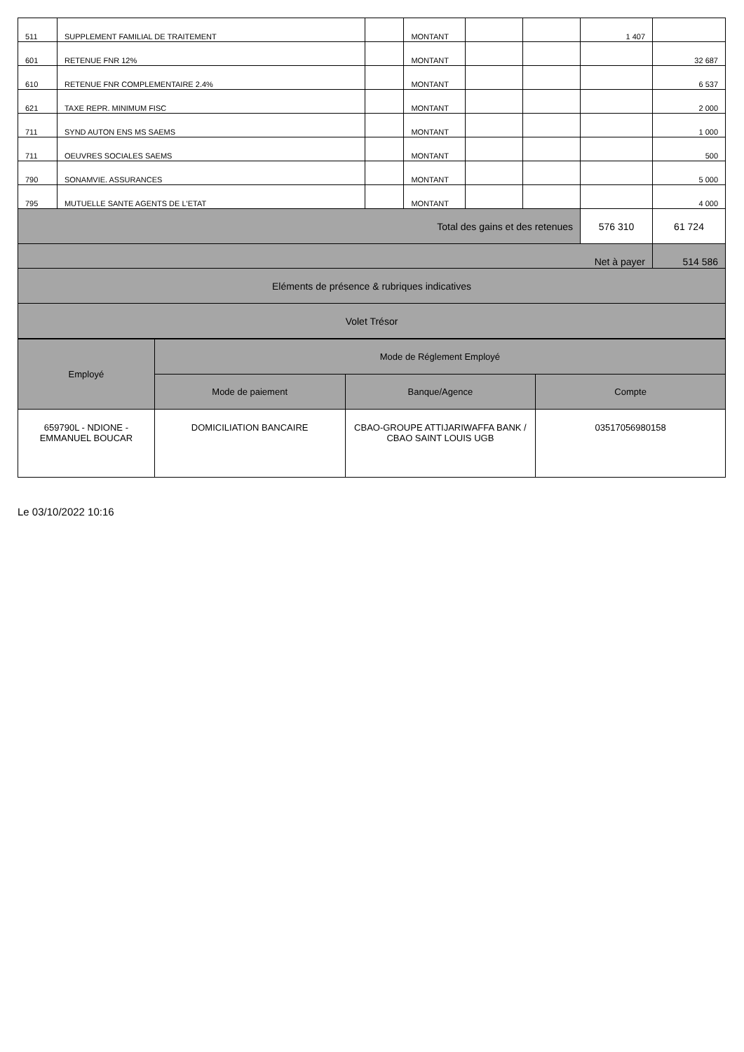| 511 | SUPPLEMENT FAMILIAL DE TRAITEMENT | | MONTANT | | | 1 407 | |
| 601 | RETENUE FNR 12% | | MONTANT | | | | 32 687 |
| 610 | RETENUE FNR COMPLEMENTAIRE 2.4% | | MONTANT | | | | 6 537 |
| 621 | TAXE REPR. MINIMUM FISC | | MONTANT | | | | 2 000 |
| 711 | SYND AUTON ENS MS SAEMS | | MONTANT | | | | 1 000 |
| 711 | OEUVRES SOCIALES SAEMS | | MONTANT | | | | 500 |
| 790 | SONAMVIE. ASSURANCES | | MONTANT | | | | 5 000 |
| 795 | MUTUELLE SANTE AGENTS DE L'ETAT | | MONTANT | | | | 4 000 |
| Total des gains et des retenues | | | | | | 576 310 | 61 724 |
| Net à payer | | | | | | | 514 586 |
| Eléments de présence & rubriques indicatives | | | | | | | |
| Volet Trésor | | | | | | | |
| Employé | Mode de Réglement Employé | | |
| --- | --- | --- | --- |
| | Mode de paiement | Banque/Agence | Compte |
| 659790L - NDIONE - EMMANUEL BOUCAR | DOMICILIATION BANCAIRE | CBAO-GROUPE ATTIJARIWAFFA BANK / CBAO SAINT LOUIS UGB | 03517056980158 |
Le 03/10/2022 10:16